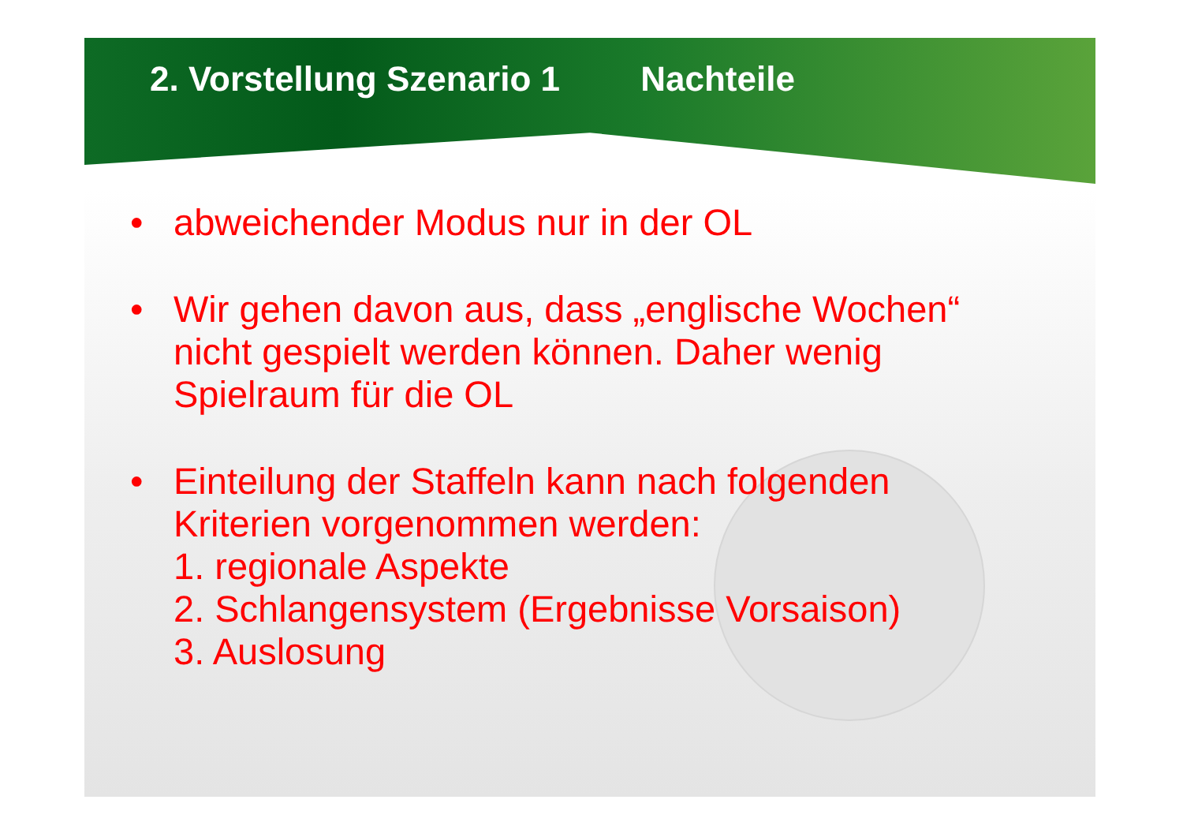2. Vorstellung Szenario 1 Nachteile
• abweichender Modus nur in der OL
• Wir gehen davon aus, dass „englische Wochen“ nicht gespielt werden können. Daher wenig Spielraum für die OL
• Einteilung der Staffeln kann nach folgenden Kriterien vorgenommen werden:
1. regionale Aspekte
2. Schlangensystem (Ergebnisse Vorsaison)
3. Auslosung